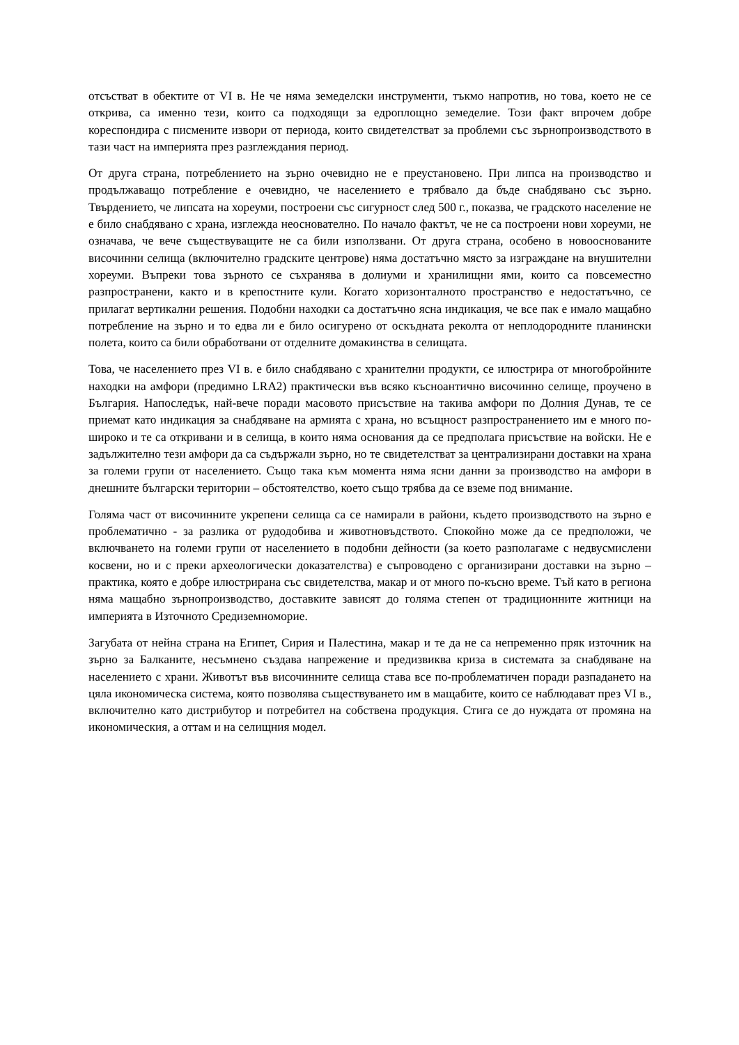отсъстват в обектите от VI в. Не че няма земеделски инструменти, тъкмо напротив, но това, което не се открива, са именно тези, които са подходящи за едроплощно земеделие. Този факт впрочем добре кореспондира с писмените извори от периода, които свидетелстват за проблеми със зърнопроизводството в тази част на империята през разглеждания период.
От друга страна, потреблението на зърно очевидно не е преустановено. При липса на производство и продължаващо потребление е очевидно, че населението е трябвало да бъде снабдявано със зърно. Твърдението, че липсата на хореуми, построени със сигурност след 500 г., показва, че градското население не е било снабдявано с храна, изглежда неоснователно. По начало фактът, че не са построени нови хореуми, не означава, че вече съществуващите не са били използвани. От друга страна, особено в новооснованите височинни селища (включително градските центрове) няма достатъчно място за изграждане на внушителни хореуми. Въпреки това зърното се съхранява в долиуми и хранилищни ями, които са повсеместно разпространени, както и в крепостните кули. Когато хоризонталното пространство е недостатъчно, се прилагат вертикални решения. Подобни находки са достатъчно ясна индикация, че все пак е имало мащабно потребление на зърно и то едва ли е било осигурено от оскъдната реколта от неплодородните планински полета, които са били обработвани от отделните домакинства в селищата.
Това, че населението през VI в. е било снабдявано с хранителни продукти, се илюстрира от многобройните находки на амфори (предимно LRA2) практически във всяко късноантично височинно селище, проучено в България. Напоследък, най-вече поради масовото присъствие на такива амфори по Долния Дунав, те се приемат като индикация за снабдяване на армията с храна, но всъщност разпространението им е много по-широко и те са откривани и в селища, в които няма основания да се предполага присъствие на войски. Не е задължително тези амфори да са съдържали зърно, но те свидетелстват за централизирани доставки на храна за големи групи от населението. Също така към момента няма ясни данни за производство на амфори в днешните български територии – обстоятелство, което също трябва да се вземе под внимание.
Голяма част от височинните укрепени селища са се намирали в райони, където производството на зърно е проблематично - за разлика от рудодобива и животновъдството. Спокойно може да се предположи, че включването на големи групи от населението в подобни дейности (за което разполагаме с недвусмислени косвени, но и с преки археологически доказателства) е съпроводено с организирани доставки на зърно – практика, която е добре илюстрирана със свидетелства, макар и от много по-късно време. Тъй като в региона няма мащабно зърнопроизводство, доставките зависят до голяма степен от традиционните житници на империята в Източното Средиземноморие.
Загубата от нейна страна на Египет, Сирия и Палестина, макар и те да не са непременно пряк източник на зърно за Балканите, несъмнено създава напрежение и предизвиква криза в системата за снабдяване на населението с храни. Животът във височинните селища става все по-проблематичен поради разпадането на цяла икономическа система, която позволява съществуването им в мащабите, които се наблюдават през VI в., включително като дистрибутор и потребител на собствена продукция. Стига се до нуждата от промяна на икономическия, а оттам и на селищния модел.